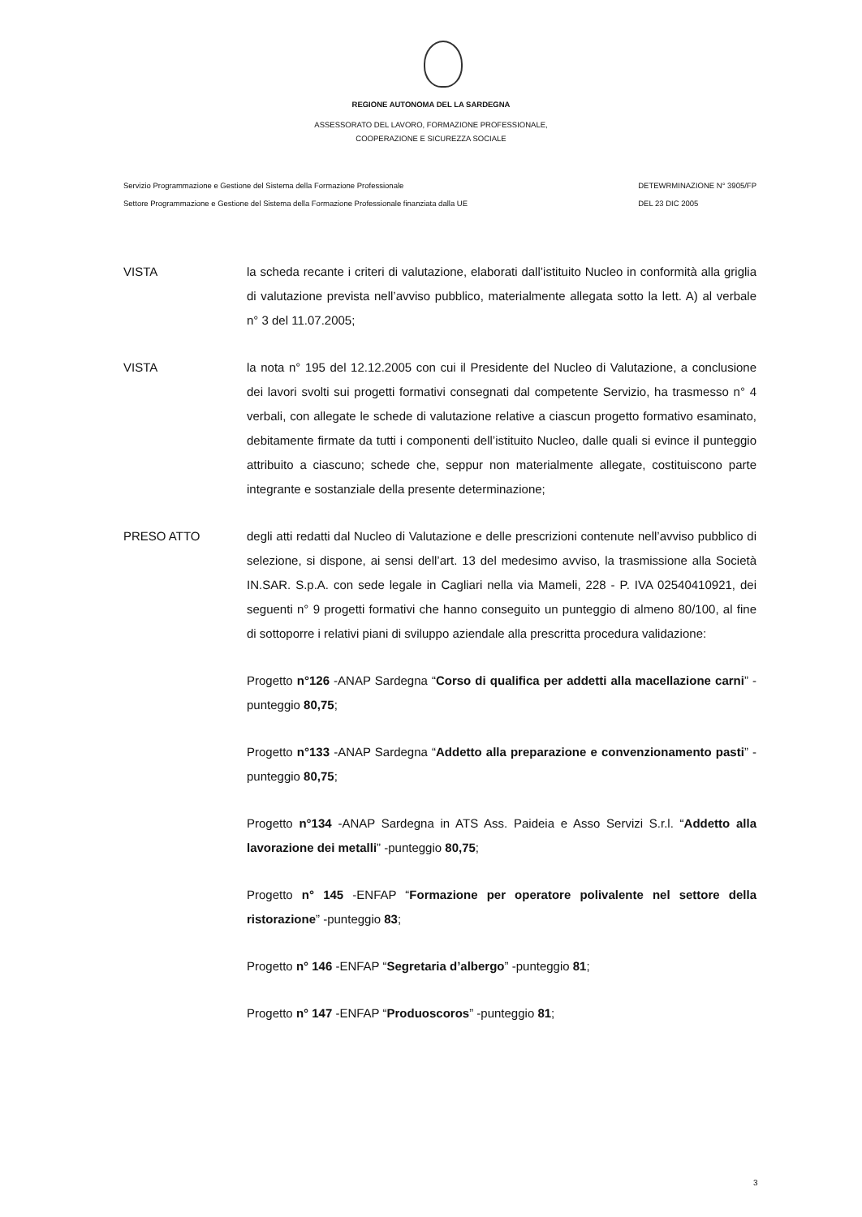REGIONE AUTONOMA DEL LA SARDEGNA
ASSESSORATO DEL LAVORO, FORMAZIONE PROFESSIONALE,
COOPERAZIONE E SICUREZZA SOCIALE
Servizio Programmazione e Gestione del Sistema della Formazione Professionale
Settore Programmazione e Gestione del Sistema della Formazione Professionale finanziata dalla UE
DETEWRMINAZIONE N° 3905/FP
DEL 23 DIC 2005
VISTA la scheda recante i criteri di valutazione, elaborati dall’istituito Nucleo in conformità alla griglia di valutazione prevista nell’avviso pubblico, materialmente allegata sotto la lett. A) al verbale n° 3 del 11.07.2005;
VISTA la nota n° 195 del 12.12.2005 con cui il Presidente del Nucleo di Valutazione, a conclusione dei lavori svolti sui progetti formativi consegnati dal competente Servizio, ha trasmesso n° 4 verbali, con allegate le schede di valutazione relative a ciascun progetto formativo esaminato, debitamente firmate da tutti i componenti dell’istituito Nucleo, dalle quali si evince il punteggio attribuito a ciascuno; schede che, seppur non materialmente allegate, costituiscono parte integrante e sostanziale della presente determinazione;
PRESO ATTO degli atti redatti dal Nucleo di Valutazione e delle prescrizioni contenute nell’avviso pubblico di selezione, si dispone, ai sensi dell’art. 13 del medesimo avviso, la trasmissione alla Società IN.SAR. S.p.A. con sede legale in Cagliari nella via Mameli, 228 - P. IVA 02540410921, dei seguenti n° 9 progetti formativi che hanno conseguito un punteggio di almeno 80/100, al fine di sottoporre i relativi piani di sviluppo aziendale alla prescritta procedura validazione:
Progetto n°126 -ANAP Sardegna “Corso di qualifica per addetti alla macellazione carni” -punteggio 80,75;
Progetto n°133 -ANAP Sardegna “Addetto alla preparazione e convenzionamento pasti” -punteggio 80,75;
Progetto n°134 -ANAP Sardegna in ATS Ass. Paideia e Asso Servizi S.r.l. “Addetto alla lavorazione dei metalli” -punteggio 80,75;
Progetto n° 145 -ENFAP “Formazione per operatore polivalente nel settore della ristorazione” -punteggio 83;
Progetto n° 146 -ENFAP “Segretaria d’albergo” -punteggio 81;
Progetto n° 147 -ENFAP “Produoscoros” -punteggio 81;
3